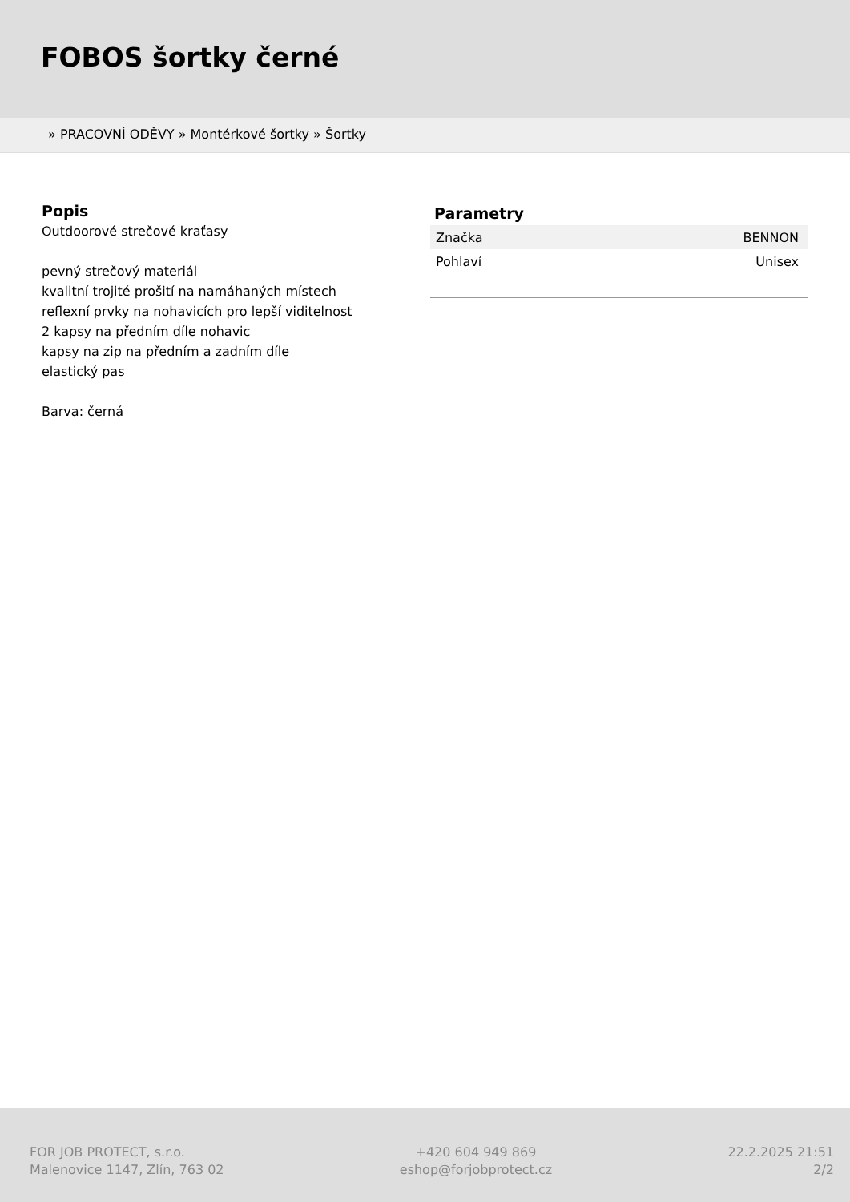FOBOS šortky černé
» PRACOVNÍ ODĚVY » Montérkové šortky » Šortky
Popis
Outdoorové strečové kraťasy
pevný strečový materiál
kvalitní trojité prošití na namáhaných místech
reflexní prvky na nohavicích pro lepší viditelnost
2 kapsy na předním díle nohavic
kapsy na zip na předním a zadním díle
elastický pas
Barva: černá
Parametry
| Značka | BENNON |
| Pohlaví | Unisex |
FOR JOB PROTECT, s.r.o.
Malenovice 1147, Zlín, 763 02
+420 604 949 869
eshop@forjobprotect.cz
22.2.2025 21:51
2/2